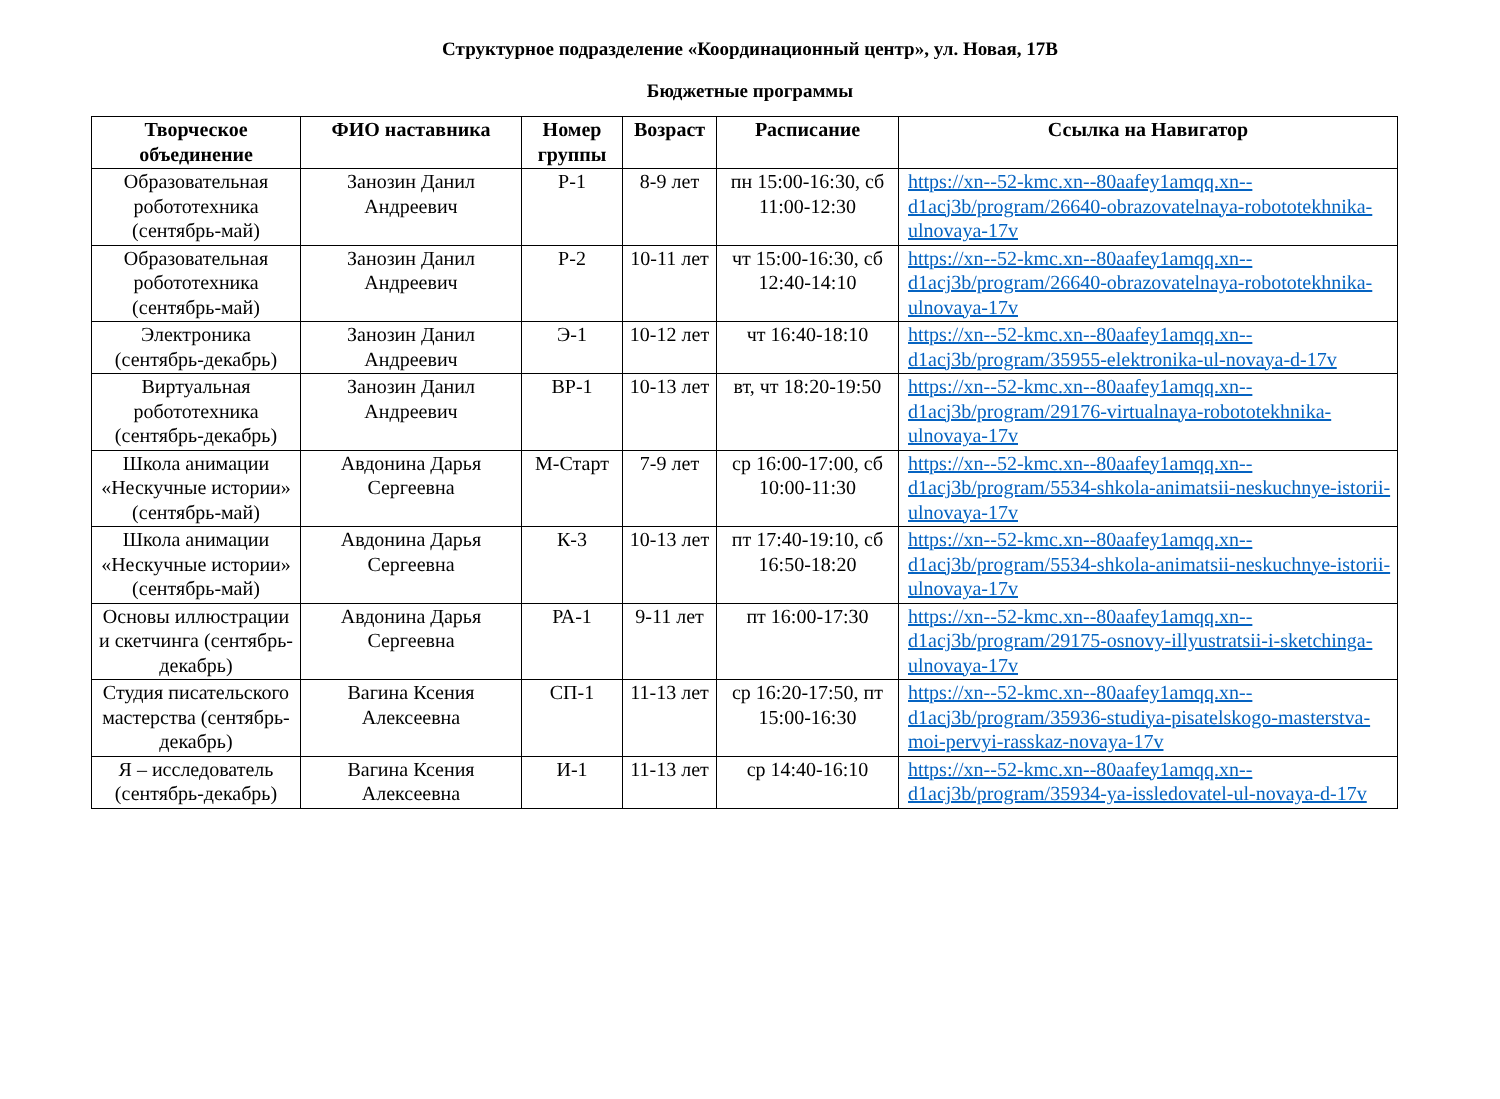Структурное подразделение «Координационный центр», ул. Новая, 17В
Бюджетные программы
| Творческое объединение | ФИО наставника | Номер группы | Возраст | Расписание | Ссылка на Навигатор |
| --- | --- | --- | --- | --- | --- |
| Образовательная робототехника (сентябрь-май) | Занозин Данил Андреевич | Р-1 | 8-9 лет | пн 15:00-16:30, сб 11:00-12:30 | https://xn--52-kmc.xn--80aafey1amqq.xn--d1acj3b/program/26640-obrazovatelnaya-robototekhnika-ulnovaya-17v |
| Образовательная робототехника (сентябрь-май) | Занозин Данил Андреевич | Р-2 | 10-11 лет | чт 15:00-16:30, сб 12:40-14:10 | https://xn--52-kmc.xn--80aafey1amqq.xn--d1acj3b/program/26640-obrazovatelnaya-robototekhnika-ulnovaya-17v |
| Электроника (сентябрь-декабрь) | Занозин Данил Андреевич | Э-1 | 10-12 лет | чт 16:40-18:10 | https://xn--52-kmc.xn--80aafey1amqq.xn--d1acj3b/program/35955-elektronika-ul-novaya-d-17v |
| Виртуальная робототехника (сентябрь-декабрь) | Занозин Данил Андреевич | ВР-1 | 10-13 лет | вт, чт 18:20-19:50 | https://xn--52-kmc.xn--80aafey1amqq.xn--d1acj3b/program/29176-virtualnaya-robototekhnika-ulnovaya-17v |
| Школа анимации «Нескучные истории» (сентябрь-май) | Авдонина Дарья Сергеевна | М-Старт | 7-9 лет | ср 16:00-17:00, сб 10:00-11:30 | https://xn--52-kmc.xn--80aafey1amqq.xn--d1acj3b/program/5534-shkola-animatsii-neskuchnye-istorii-ulnovaya-17v |
| Школа анимации «Нескучные истории» (сентябрь-май) | Авдонина Дарья Сергеевна | К-3 | 10-13 лет | пт 17:40-19:10, сб 16:50-18:20 | https://xn--52-kmc.xn--80aafey1amqq.xn--d1acj3b/program/5534-shkola-animatsii-neskuchnye-istorii-ulnovaya-17v |
| Основы иллюстрации и скетчинга (сентябрь-декабрь) | Авдонина Дарья Сергеевна | РА-1 | 9-11 лет | пт 16:00-17:30 | https://xn--52-kmc.xn--80aafey1amqq.xn--d1acj3b/program/29175-osnovy-illyustratsii-i-sketchinga-ulnovaya-17v |
| Студия писательского мастерства (сентябрь-декабрь) | Вагина Ксения Алексеевна | СП-1 | 11-13 лет | ср 16:20-17:50, пт 15:00-16:30 | https://xn--52-kmc.xn--80aafey1amqq.xn--d1acj3b/program/35936-studiya-pisatelskogo-masterstva-moi-pervyi-rasskaz-novaya-17v |
| Я – исследователь (сентябрь-декабрь) | Вагина Ксения Алексеевна | И-1 | 11-13 лет | ср 14:40-16:10 | https://xn--52-kmc.xn--80aafey1amqq.xn--d1acj3b/program/35934-ya-issledovatel-ul-novaya-d-17v |